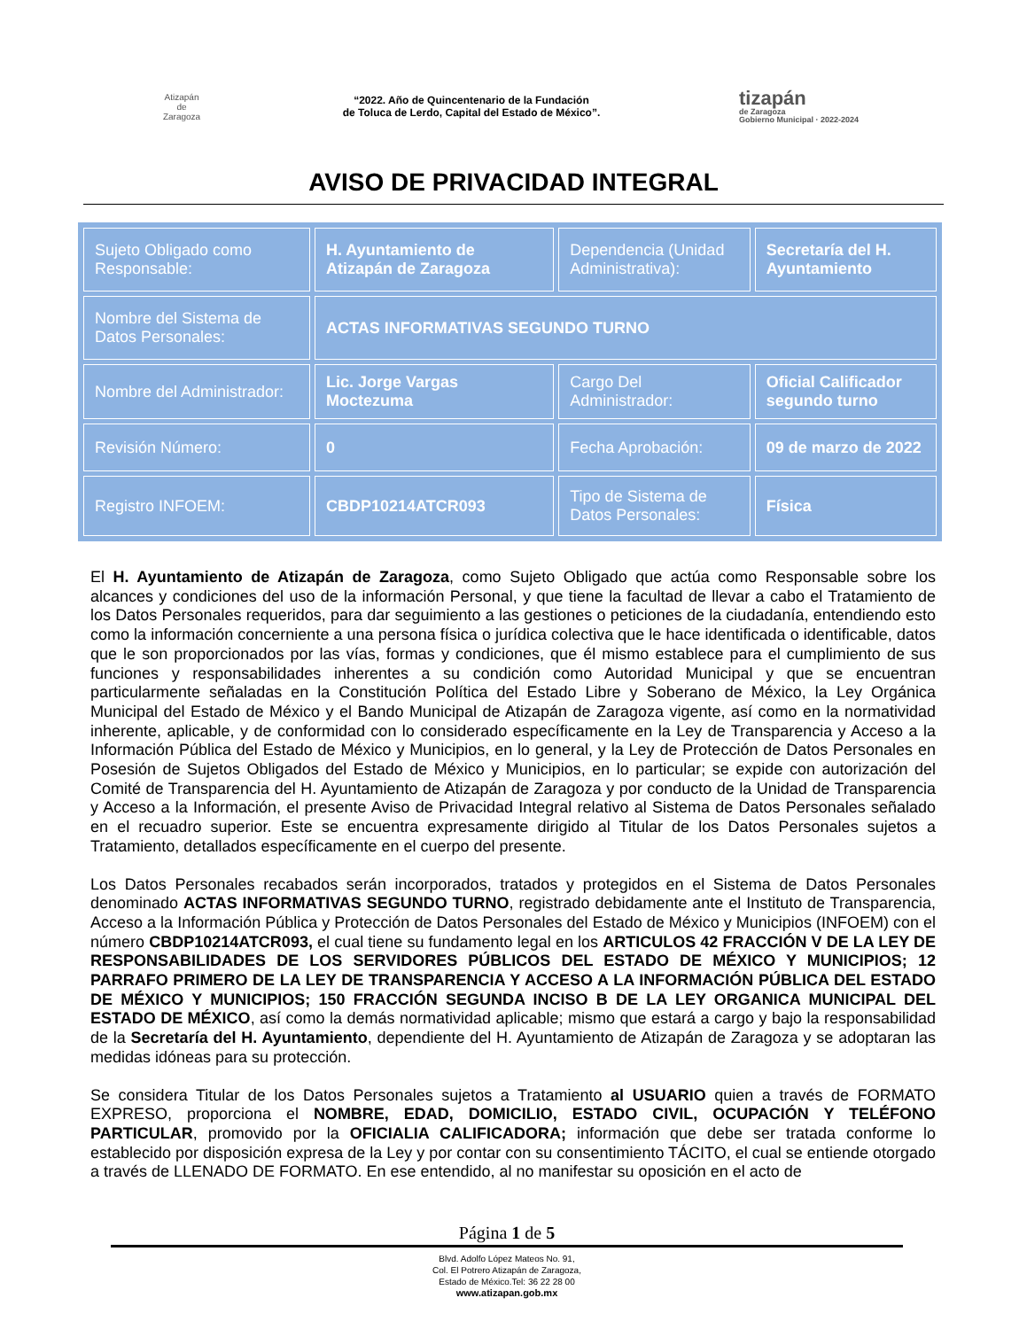Atizapán
de Zaragoza
“2022. Año de Quincentenario de la Fundación
de Toluca de Lerdo, Capital del Estado de México”.
tizapán
de Zaragoza
Gobierno Municipal · 2022-2024
AVISO DE PRIVACIDAD INTEGRAL
| Sujeto Obligado como Responsable: | H. Ayuntamiento de Atizapán de Zaragoza | Dependencia (Unidad Administrativa): | Secretaría del H. Ayuntamiento |
| Nombre del Sistema de Datos Personales: | ACTAS INFORMATIVAS SEGUNDO TURNO | | |
| Nombre del Administrador: | Lic. Jorge Vargas Moctezuma | Cargo Del Administrador: | Oficial Calificador segundo turno |
| Revisión Número: | 0 | Fecha Aprobación: | 09 de marzo de 2022 |
| Registro INFOEM: | CBDP10214ATCR093 | Tipo de Sistema de Datos Personales: | Física |
El H. Ayuntamiento de Atizapán de Zaragoza, como Sujeto Obligado que actúa como Responsable sobre los alcances y condiciones del uso de la información Personal, y que tiene la facultad de llevar a cabo el Tratamiento de los Datos Personales requeridos, para dar seguimiento a las gestiones o peticiones de la ciudadanía, entendiendo esto como la información concerniente a una persona física o jurídica colectiva que le hace identificada o identificable, datos que le son proporcionados por las vías, formas y condiciones, que él mismo establece para el cumplimiento de sus funciones y responsabilidades inherentes a su condición como Autoridad Municipal y que se encuentran particularmente señaladas en la Constitución Política del Estado Libre y Soberano de México, la Ley Orgánica Municipal del Estado de México y el Bando Municipal de Atizapán de Zaragoza vigente, así como en la normatividad inherente, aplicable, y de conformidad con lo considerado específicamente en la Ley de Transparencia y Acceso a la Información Pública del Estado de México y Municipios, en lo general, y la Ley de Protección de Datos Personales en Posesión de Sujetos Obligados del Estado de México y Municipios, en lo particular; se expide con autorización del Comité de Transparencia del H. Ayuntamiento de Atizapán de Zaragoza y por conducto de la Unidad de Transparencia y Acceso a la Información, el presente Aviso de Privacidad Integral relativo al Sistema de Datos Personales señalado en el recuadro superior. Este se encuentra expresamente dirigido al Titular de los Datos Personales sujetos a Tratamiento, detallados específicamente en el cuerpo del presente.
Los Datos Personales recabados serán incorporados, tratados y protegidos en el Sistema de Datos Personales denominado ACTAS INFORMATIVAS SEGUNDO TURNO, registrado debidamente ante el Instituto de Transparencia, Acceso a la Información Pública y Protección de Datos Personales del Estado de México y Municipios (INFOEM) con el número CBDP10214ATCR093, el cual tiene su fundamento legal en los ARTICULOS 42 FRACCIÓN V DE LA LEY DE RESPONSABILIDADES DE LOS SERVIDORES PÚBLICOS DEL ESTADO DE MÉXICO Y MUNICIPIOS; 12 PARRAFO PRIMERO DE LA LEY DE TRANSPARENCIA Y ACCESO A LA INFORMACIÓN PÚBLICA DEL ESTADO DE MÉXICO Y MUNICIPIOS; 150 FRACCIÓN SEGUNDA INCISO B DE LA LEY ORGANICA MUNICIPAL DEL ESTADO DE MÉXICO, así como la demás normatividad aplicable; mismo que estará a cargo y bajo la responsabilidad de la Secretaría del H. Ayuntamiento, dependiente del H. Ayuntamiento de Atizapán de Zaragoza y se adoptaran las medidas idóneas para su protección.
Se considera Titular de los Datos Personales sujetos a Tratamiento al USUARIO quien a través de FORMATO EXPRESO, proporciona el NOMBRE, EDAD, DOMICILIO, ESTADO CIVIL, OCUPACIÓN Y TELÉFONO PARTICULAR, promovido por la OFICIALIA CALIFICADORA; información que debe ser tratada conforme lo establecido por disposición expresa de la Ley y por contar con su consentimiento TÁCITO, el cual se entiende otorgado a través de LLENADO DE FORMATO. En ese entendido, al no manifestar su oposición en el acto de
Página 1 de 5
Blvd. Adolfo López Mateos No. 91,
Col. El Potrero Atizapán de Zaragoza,
Estado de México.Tel: 36 22 28 00
www.atizapan.gob.mx